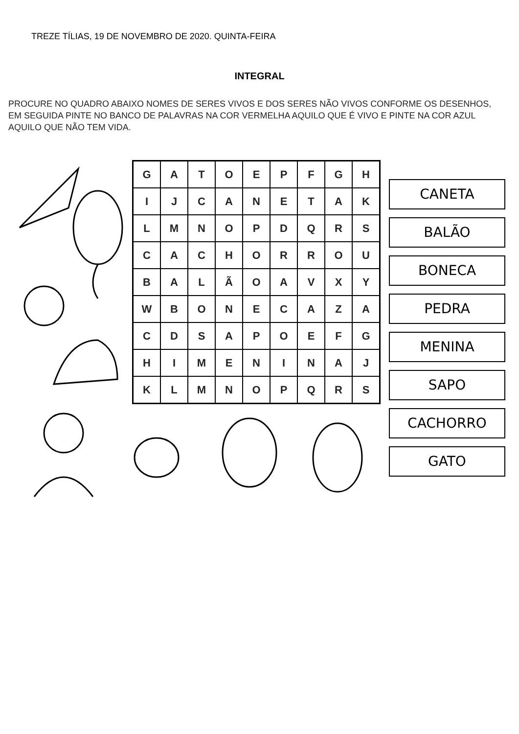TREZE TÍLIAS, 19 DE NOVEMBRO DE 2020. QUINTA-FEIRA
INTEGRAL
PROCURE NO QUADRO ABAIXO NOMES DE SERES VIVOS E DOS SERES NÃO VIVOS CONFORME OS DESENHOS, EM SEGUIDA PINTE NO BANCO DE PALAVRAS NA COR VERMELHA AQUILO QUE É VIVO E PINTE NA COR AZUL AQUILO QUE NÃO TEM VIDA.
| G | A | T | O | E | P | F | G | H |
| I | J | C | A | N | E | T | A | K |
| L | M | N | O | P | D | Q | R | S |
| C | A | C | H | O | R | R | O | U |
| B | A | L | Ã | O | A | V | X | Y |
| W | B | O | N | E | C | A | Z | A |
| C | D | S | A | P | O | E | F | G |
| H | I | M | E | N | I | N | A | J |
| K | L | M | N | O | P | Q | R | S |
CANETA
BALÃO
BONECA
PEDRA
MENINA
SAPO
CACHORRO
GATO